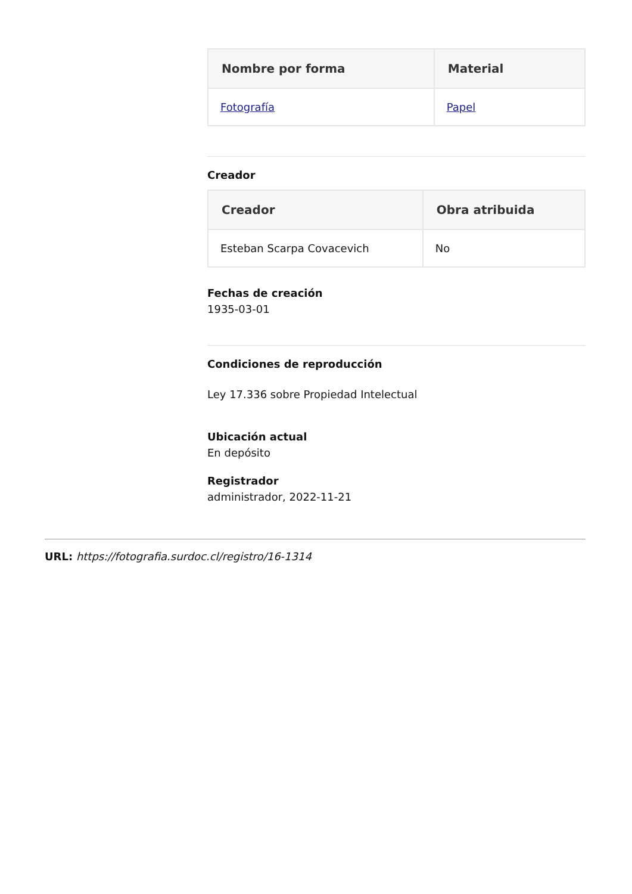| Nombre por forma | Material |
| --- | --- |
| Fotografía | Papel |
Creador
| Creador | Obra atribuida |
| --- | --- |
| Esteban Scarpa Covacevich | No |
Fechas de creación
1935-03-01
Condiciones de reproducción
Ley 17.336 sobre Propiedad Intelectual
Ubicación actual
En depósito
Registrador
administrador, 2022-11-21
URL: https://fotografia.surdoc.cl/registro/16-1314